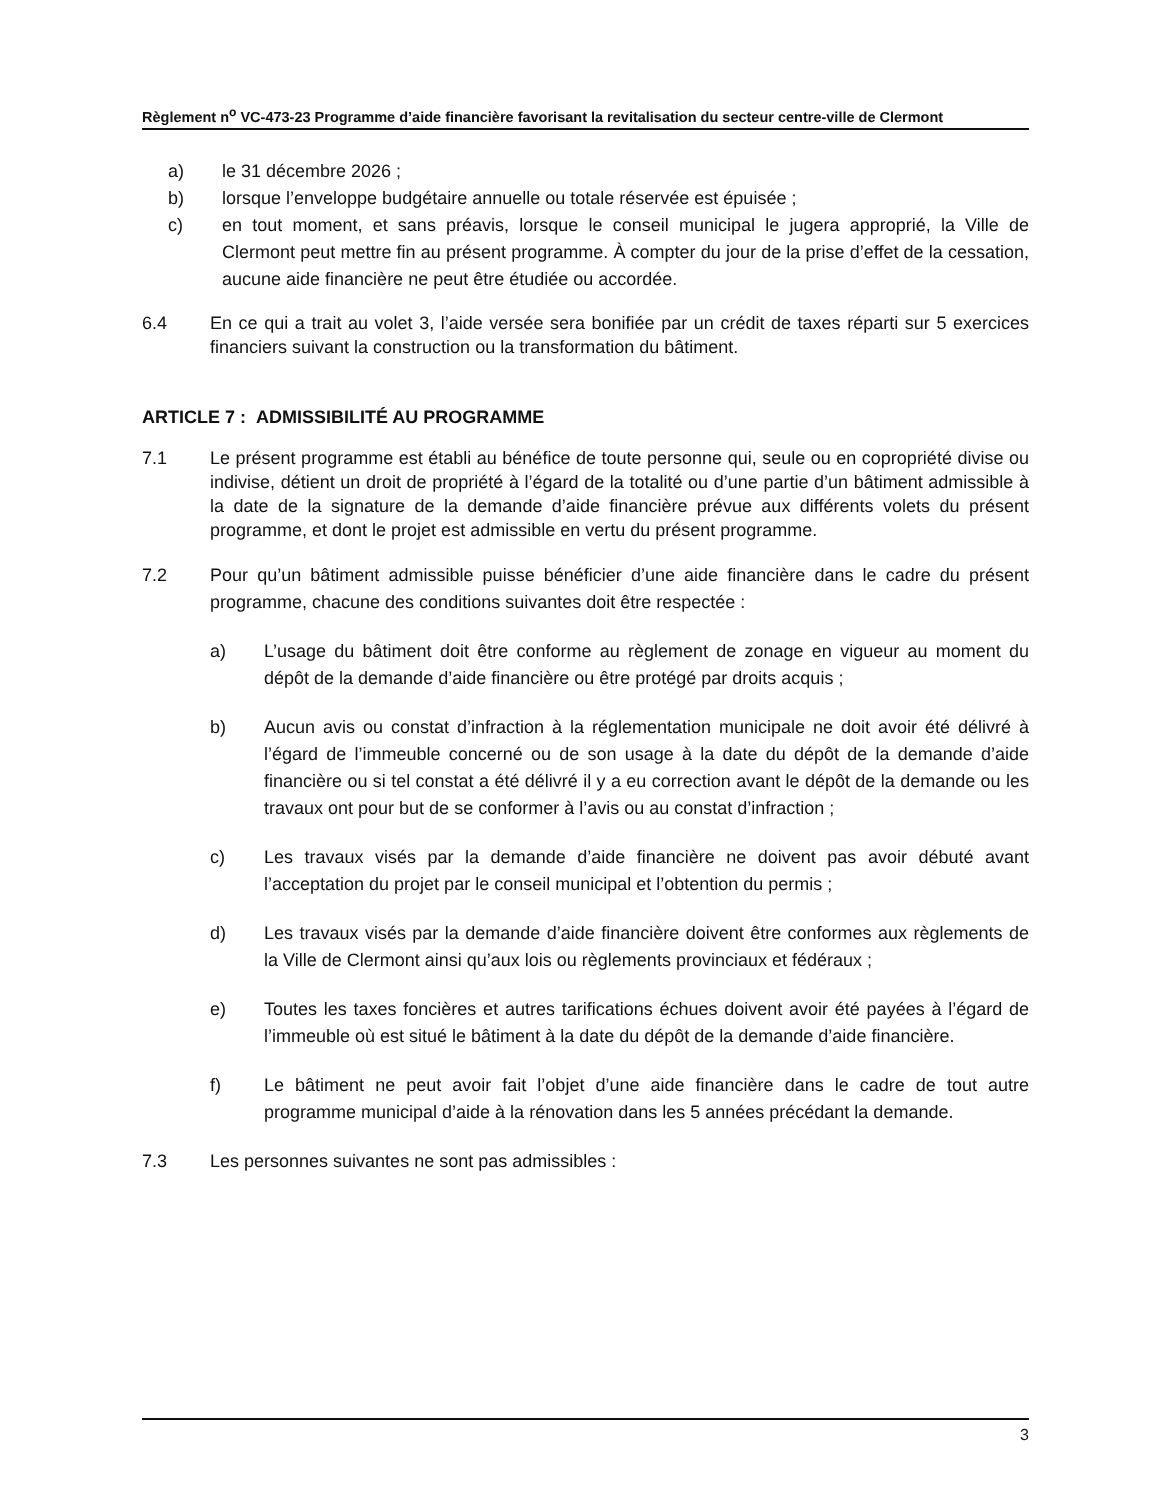Règlement n<sup>o</sup> VC-473-23 Programme d’aide financière favorisant la revitalisation du secteur centre-ville de Clermont
a) le 31 décembre 2026 ;
b) lorsque l’enveloppe budgétaire annuelle ou totale réservée est épuisée ;
c) en tout moment, et sans préavis, lorsque le conseil municipal le jugera approprié, la Ville de Clermont peut mettre fin au présent programme. À compter du jour de la prise d’effet de la cessation, aucune aide financière ne peut être étudiée ou accordée.
6.4 En ce qui a trait au volet 3, l’aide versée sera bonifiée par un crédit de taxes réparti sur 5 exercices financiers suivant la construction ou la transformation du bâtiment.
ARTICLE 7 : ADMISSIBILITÉ AU PROGRAMME
7.1 Le présent programme est établi au bénéfice de toute personne qui, seule ou en copropriété divise ou indivise, détient un droit de propriété à l’égard de la totalité ou d’une partie d’un bâtiment admissible à la date de la signature de la demande d’aide financière prévue aux différents volets du présent programme, et dont le projet est admissible en vertu du présent programme.
7.2 Pour qu’un bâtiment admissible puisse bénéficier d’une aide financière dans le cadre du présent programme, chacune des conditions suivantes doit être respectée :
a) L’usage du bâtiment doit être conforme au règlement de zonage en vigueur au moment du dépôt de la demande d’aide financière ou être protégé par droits acquis ;
b) Aucun avis ou constat d’infraction à la réglementation municipale ne doit avoir été délivré à l’égard de l’immeuble concerné ou de son usage à la date du dépôt de la demande d’aide financière ou si tel constat a été délivré il y a eu correction avant le dépôt de la demande ou les travaux ont pour but de se conformer à l’avis ou au constat d’infraction ;
c) Les travaux visés par la demande d’aide financière ne doivent pas avoir débuté avant l’acceptation du projet par le conseil municipal et l’obtention du permis ;
d) Les travaux visés par la demande d’aide financière doivent être conformes aux règlements de la Ville de Clermont ainsi qu’aux lois ou règlements provinciaux et fédéraux ;
e) Toutes les taxes foncières et autres tarifications échues doivent avoir été payées à l’égard de l’immeuble où est situé le bâtiment à la date du dépôt de la demande d’aide financière.
f) Le bâtiment ne peut avoir fait l’objet d’une aide financière dans le cadre de tout autre programme municipal d’aide à la rénovation dans les 5 années précédant la demande.
7.3 Les personnes suivantes ne sont pas admissibles :
3